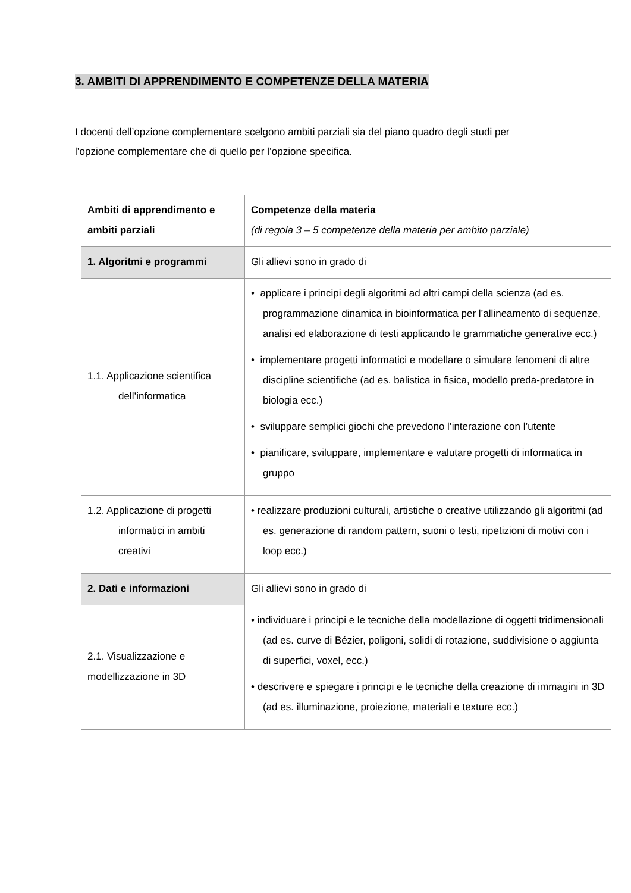3. AMBITI DI APPRENDIMENTO E COMPETENZE DELLA MATERIA
I docenti dell’opzione complementare scelgono ambiti parziali sia del piano quadro degli studi per l’opzione complementare che di quello per l’opzione specifica.
| Ambiti di apprendimento e ambiti parziali | Competenze della materia (di regola 3 – 5 competenze della materia per ambito parziale) |
| --- | --- |
| 1. Algoritmi e programmi | Gli allievi sono in grado di |
| 1.1. Applicazione scientifica dell’informatica | • applicare i principi degli algoritmi ad altri campi della scienza (ad es. programmazione dinamica in bioinformatica per l’allineamento di sequenze, analisi ed elaborazione di testi applicando le grammatiche generative ecc.) • implementare progetti informatici e modellare o simulare fenomeni di altre discipline scientifiche (ad es. balistica in fisica, modello preda-predatore in biologia ecc.) • sviluppare semplici giochi che prevedono l’interazione con l’utente • pianificare, sviluppare, implementare e valutare progetti di informatica in gruppo |
| 1.2. Applicazione di progetti informatici in ambiti creativi | • realizzare produzioni culturali, artistiche o creative utilizzando gli algoritmi (ad es. generazione di random pattern, suoni o testi, ripetizioni di motivi con i loop ecc.) |
| 2. Dati e informazioni | Gli allievi sono in grado di |
| 2.1. Visualizzazione e modellizzazione in 3D | • individuare i principi e le tecniche della modellazione di oggetti tridimensionali (ad es. curve di Bézier, poligoni, solidi di rotazione, suddivisione o aggiunta di superfici, voxel, ecc.) • descrivere e spiegare i principi e le tecniche della creazione di immagini in 3D (ad es. illuminazione, proiezione, materiali e texture ecc.) |